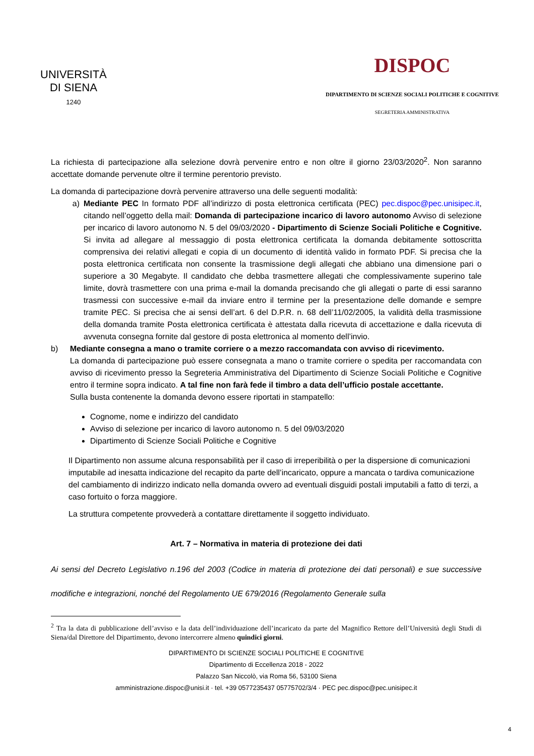UNIVERSITÀ
DI SIENA
1240
DISPOC
DIPARTIMENTO DI SCIENZE SOCIALI POLITICHE E COGNITIVE
SEGRETERIA AMMINISTRATIVA
La richiesta di partecipazione alla selezione dovrà pervenire entro e non oltre il giorno 23/03/2020<sup>2</sup>. Non saranno accettate domande pervenute oltre il termine perentorio previsto.
La domanda di partecipazione dovrà pervenire attraverso una delle seguenti modalità:
a) Mediante PEC In formato PDF all’indirizzo di posta elettronica certificata (PEC) pec.dispoc@pec.unisipec.it, citando nell’oggetto della mail: Domanda di partecipazione incarico di lavoro autonomo Avviso di selezione per incarico di lavoro autonomo N. 5 del 09/03/2020 - Dipartimento di Scienze Sociali Politiche e Cognitive. Si invita ad allegare al messaggio di posta elettronica certificata la domanda debitamente sottoscritta comprensiva dei relativi allegati e copia di un documento di identità valido in formato PDF. Si precisa che la posta elettronica certificata non consente la trasmissione degli allegati che abbiano una dimensione pari o superiore a 30 Megabyte. Il candidato che debba trasmettere allegati che complessivamente superino tale limite, dovrà trasmettere con una prima e-mail la domanda precisando che gli allegati o parte di essi saranno trasmessi con successive e-mail da inviare entro il termine per la presentazione delle domande e sempre tramite PEC. Si precisa che ai sensi dell’art. 6 del D.P.R. n. 68 dell’11/02/2005, la validità della trasmissione della domanda tramite Posta elettronica certificata è attestata dalla ricevuta di accettazione e dalla ricevuta di avvenuta consegna fornite dal gestore di posta elettronica al momento dell’invio.
b) Mediante consegna a mano o tramite corriere o a mezzo raccomandata con avviso di ricevimento.
La domanda di partecipazione può essere consegnata a mano o tramite corriere o spedita per raccomandata con avviso di ricevimento presso la Segreteria Amministrativa del Dipartimento di Scienze Sociali Politiche e Cognitive entro il termine sopra indicato. A tal fine non farà fede il timbro a data dell’ufficio postale accettante.
Sulla busta contenente la domanda devono essere riportati in stampatello:
Cognome, nome e indirizzo del candidato
Avviso di selezione per incarico di lavoro autonomo n. 5 del 09/03/2020
Dipartimento di Scienze Sociali Politiche e Cognitive
Il Dipartimento non assume alcuna responsabilità per il caso di irreperibilità o per la dispersione di comunicazioni imputabile ad inesatta indicazione del recapito da parte dell’incaricato, oppure a mancata o tardiva comunicazione del cambiamento di indirizzo indicato nella domanda ovvero ad eventuali disguidi postali imputabili a fatto di terzi, a caso fortuito o forza maggiore.
La struttura competente provvederà a contattare direttamente il soggetto individuato.
Art. 7 – Normativa in materia di protezione dei dati
Ai sensi del Decreto Legislativo n.196 del 2003 (Codice in materia di protezione dei dati personali) e sue successive modifiche e integrazioni, nonché del Regolamento UE 679/2016 (Regolamento Generale sulla
<sup>2</sup> Tra la data di pubblicazione dell’avviso e la data dell’individuazione dell’incaricato da parte del Magnifico Rettore dell’Università degli Studi di Siena/dal Direttore del Dipartimento, devono intercorrere almeno quindici giorni.
DIPARTIMENTO DI SCIENZE SOCIALI POLITICHE E COGNITIVE
Dipartimento di Eccellenza 2018 - 2022
Palazzo San Niccolò, via Roma 56, 53100 Siena
amministrazione.dispoc@unisi.it · tel. +39 0577235437 05775702/3/4 · PEC pec.dispoc@pec.unisipec.it
4